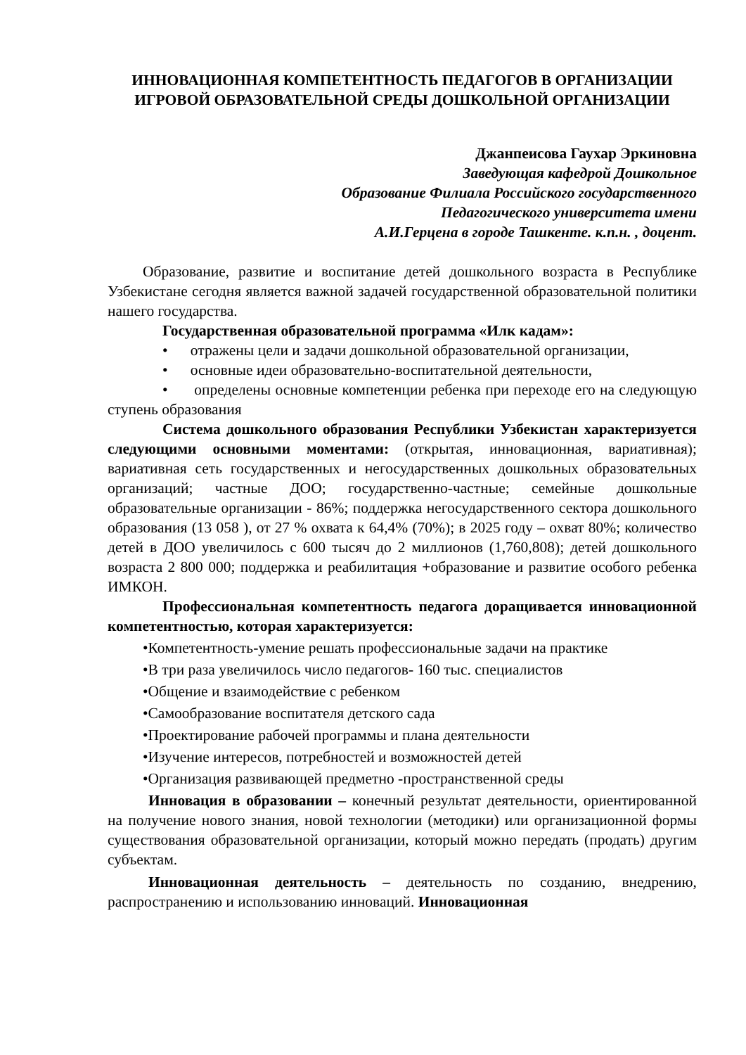ИННОВАЦИОННАЯ КОМПЕТЕНТНОСТЬ ПЕДАГОГОВ В ОРГАНИЗАЦИИ ИГРОВОЙ ОБРАЗОВАТЕЛЬНОЙ СРЕДЫ ДОШКОЛЬНОЙ ОРГАНИЗАЦИИ
Джанпеисова Гаухар Эркиновна
Заведующая кафедрой Дошкольное
Образование Филиала Российского государственного
Педагогического университета имени
А.И.Герцена в городе Ташкенте. к.п.н. , доцент.
Образование, развитие и воспитание детей дошкольного возраста в Республике Узбекистане сегодня является важной задачей государственной образовательной политики нашего государства.
Государственная образовательной программа «Илк кадам»:
• отражены цели и задачи дошкольной образовательной организации,
• основные идеи образовательно-воспитательной деятельности,
• определены основные компетенции ребенка при переходе его на следующую ступень образования
Система дошкольного образования Республики Узбекистан характеризуется следующими основными моментами: (открытая, инновационная, вариативная); вариативная сеть государственных и негосударственных дошкольных образовательных организаций; частные ДОО; государственно-частные; семейные дошкольные образовательные организации - 86%; поддержка негосударственного сектора дошкольного образования (13 058 ), от 27 % охвата к 64,4% (70%); в 2025 году – охват 80%; количество детей в ДОО увеличилось с 600 тысяч до 2 миллионов (1,760,808); детей дошкольного возраста 2 800 000; поддержка и реабилитация +образование и развитие особого ребенка ИМКОН.
Профессиональная компетентность педагога доращивается инновационной компетентностью, которая характеризуется:
•Компетентность-умение решать профессиональные задачи на практике
•В три раза увеличилось число педагогов- 160 тыс. специалистов
•Общение и взаимодействие с ребенком
•Самообразование воспитателя детского сада
•Проектирование рабочей программы и плана деятельности
•Изучение интересов, потребностей и возможностей детей
•Организация развивающей предметно -пространственной среды
Инновация в образовании – конечный результат деятельности, ориентированной на получение нового знания, новой технологии (методики) или организационной формы существования образовательной организации, который можно передать (продать) другим субъектам.
Инновационная деятельность – деятельность по созданию, внедрению, распространению и использованию инноваций. Инновационная